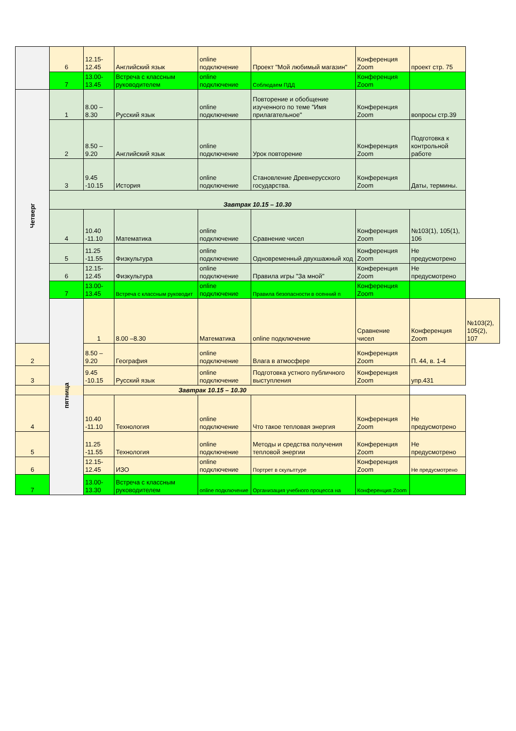| | 6 | 12.15-12.45 | Английский язык | online подключение | Проект "Мой любимый магазин" | Конференция Zoom | проект стр. 75 | |
| | 7 | 13.00-13.45 | Встреча с классным руководителем | online подключение | Соблюдаем ПДД | Конференция Zoom | | |
| Четверг | 1 | 8.00 –8.30 | Русский язык | online подключение | Повторение и обобщение изученного по теме "Имя прилагательное" | Конференция Zoom | вопросы стр.39 | |
| | 2 | 8.50 –9.20 | Английский язык | online подключение | Урок повторение | Конференция Zoom | Подготовка к контрольной работе | |
| | 3 | 9.45 -10.15 | История | online подключение | Становление Древнерусского государства. | Конференция Zoom | Даты, термины. | |
| | Завтрак 10.15 – 10.30 | | | | | | | |
| | 4 | 10.40 -11.10 | Математика | online подключение | Сравнение чисел | Конференция Zoom | №103(1), 105(1), 106 | |
| | 5 | 11.25 -11.55 | Физкультура | online подключение | Одновременный двухшажный ход | Конференция Zoom | Не предусмотрено | |
| | 6 | 12.15-12.45 | Физкультура | online подключение | Правила игры "За мной" | Конференция Zoom | Не предусмотрено | |
| | 7 | 13.00-13.45 | Встреча с классным руководит | online подключение | Правила безопасности в осенний п | Конференция Zoom | | |
| | пятница | 1 | 8.00 –8.30 | Математика | online подключение | Сравнение чисел | Конференция Zoom | №103(2), 105(2), 107 |
| 2 | | 8.50 –9.20 | География | online подключение | Влага в атмосфере | Конференция Zoom | П. 44, в. 1-4 | |
| 3 | | 9.45 -10.15 | Русский язык | online подключение | Подготовка устного публичного выступления | Конференция Zoom | упр.431 | |
| Завтрак 10.15 – 10.30 | | | | | | | | |
| 4 | | 10.40 -11.10 | Технология | online подключение | Что такое тепловая энергия | Конференция Zoom | Не предусмотрено | |
| 5 | | 11.25 -11.55 | Технология | online подключение | Методы и средства получения тепловой энергии | Конференция Zoom | Не предусмотрено | |
| 6 | | 12.15-12.45 | ИЗО | online подключение | Портрет в скульптуре | Конференция Zoom | Не предусмотрено | |
| 7 | | 13.00-13.30 | Встреча с классным руководителем | online подключение | Организация учебного процесса на | Конференция Zoom | | |